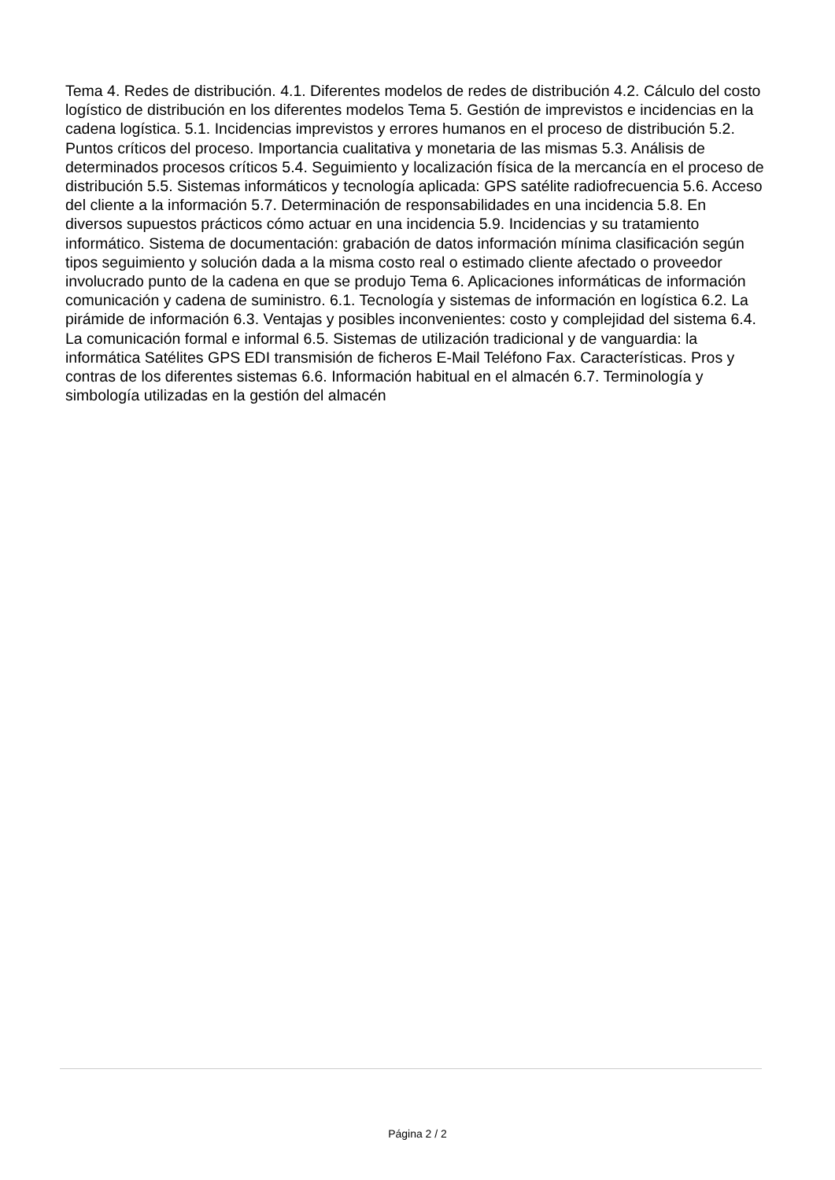Tema 4. Redes de distribución. 4.1. Diferentes modelos de redes de distribución 4.2. Cálculo del costo logístico de distribución en los diferentes modelos Tema 5. Gestión de imprevistos e incidencias en la cadena logística. 5.1. Incidencias imprevistos y errores humanos en el proceso de distribución 5.2. Puntos críticos del proceso. Importancia cualitativa y monetaria de las mismas 5.3. Análisis de determinados procesos críticos 5.4. Seguimiento y localización física de la mercancía en el proceso de distribución 5.5. Sistemas informáticos y tecnología aplicada: GPS satélite radiofrecuencia 5.6. Acceso del cliente a la información 5.7. Determinación de responsabilidades en una incidencia 5.8. En diversos supuestos prácticos cómo actuar en una incidencia 5.9. Incidencias y su tratamiento informático. Sistema de documentación: grabación de datos información mínima clasificación según tipos seguimiento y solución dada a la misma costo real o estimado cliente afectado o proveedor involucrado punto de la cadena en que se produjo Tema 6. Aplicaciones informáticas de información comunicación y cadena de suministro. 6.1. Tecnología y sistemas de información en logística 6.2. La pirámide de información 6.3. Ventajas y posibles inconvenientes: costo y complejidad del sistema 6.4. La comunicación formal e informal 6.5. Sistemas de utilización tradicional y de vanguardia: la informática Satélites GPS EDI transmisión de ficheros E-Mail Teléfono Fax. Características. Pros y contras de los diferentes sistemas 6.6. Información habitual en el almacén 6.7. Terminología y simbología utilizadas en la gestión del almacén
Página 2 / 2